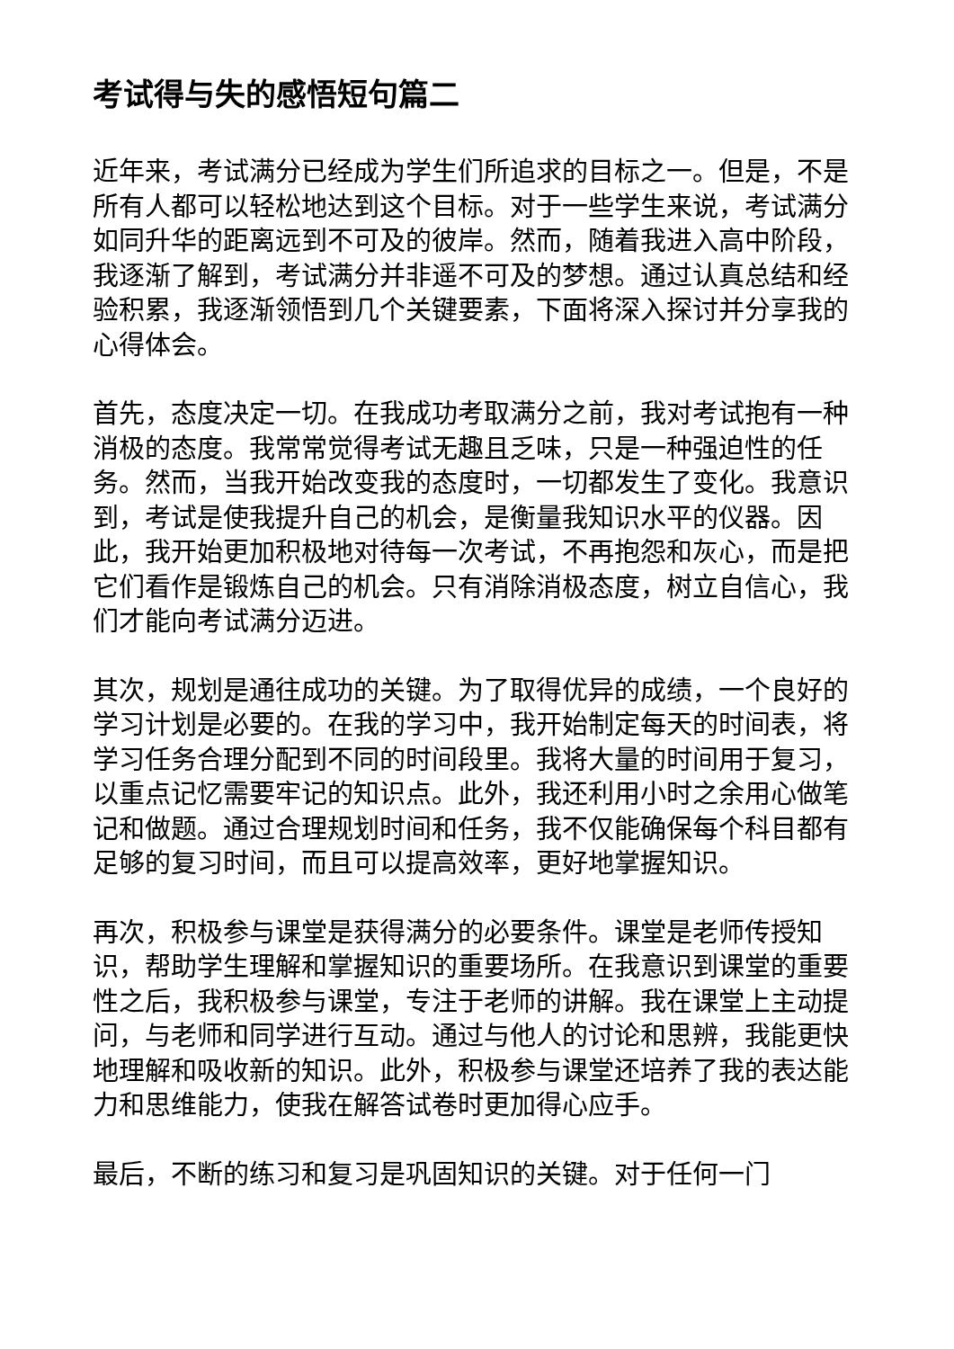考试得与失的感悟短句篇二
近年来，考试满分已经成为学生们所追求的目标之一。但是，不是所有人都可以轻松地达到这个目标。对于一些学生来说，考试满分如同升华的距离远到不可及的彼岸。然而，随着我进入高中阶段，我逐渐了解到，考试满分并非遥不可及的梦想。通过认真总结和经验积累，我逐渐领悟到几个关键要素，下面将深入探讨并分享我的心得体会。
首先，态度决定一切。在我成功考取满分之前，我对考试抱有一种消极的态度。我常常觉得考试无趣且乏味，只是一种强迫性的任务。然而，当我开始改变我的态度时，一切都发生了变化。我意识到，考试是使我提升自己的机会，是衡量我知识水平的仪器。因此，我开始更加积极地对待每一次考试，不再抱怨和灰心，而是把它们看作是锻炼自己的机会。只有消除消极态度，树立自信心，我们才能向考试满分迈进。
其次，规划是通往成功的关键。为了取得优异的成绩，一个良好的学习计划是必要的。在我的学习中，我开始制定每天的时间表，将学习任务合理分配到不同的时间段里。我将大量的时间用于复习，以重点记忆需要牢记的知识点。此外，我还利用小时之余用心做笔记和做题。通过合理规划时间和任务，我不仅能确保每个科目都有足够的复习时间，而且可以提高效率，更好地掌握知识。
再次，积极参与课堂是获得满分的必要条件。课堂是老师传授知识，帮助学生理解和掌握知识的重要场所。在我意识到课堂的重要性之后，我积极参与课堂，专注于老师的讲解。我在课堂上主动提问，与老师和同学进行互动。通过与他人的讨论和思辨，我能更快地理解和吸收新的知识。此外，积极参与课堂还培养了我的表达能力和思维能力，使我在解答试卷时更加得心应手。
最后，不断的练习和复习是巩固知识的关键。对于任何一门